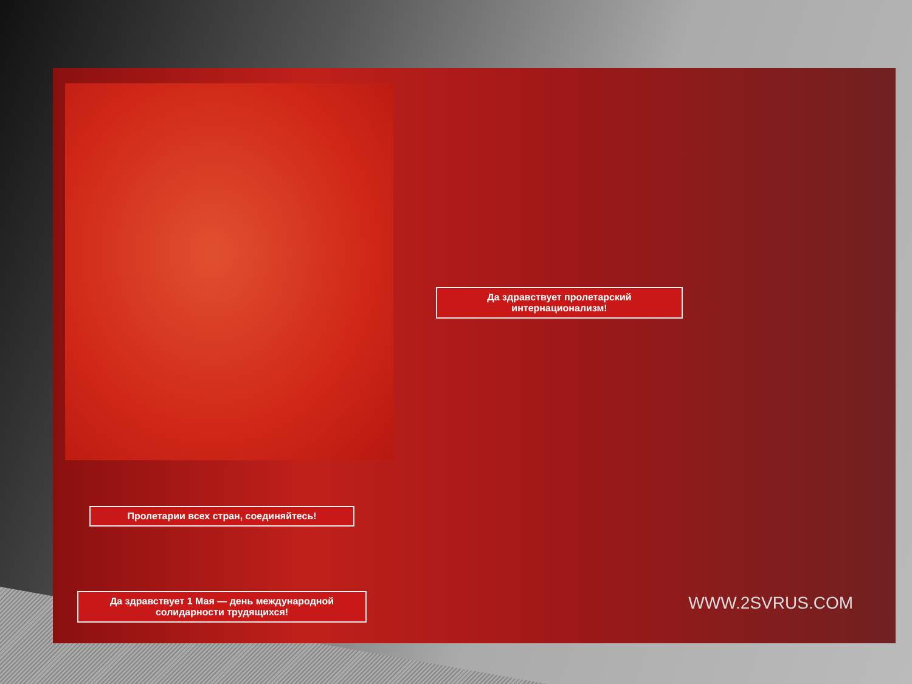Да здравствует пролетарский интернационализм!
Пролетарии всех стран, соединяйтесь!
Да здравствует 1 Мая — день международной солидарности трудящихся!
WWW.2SVRUS.COM